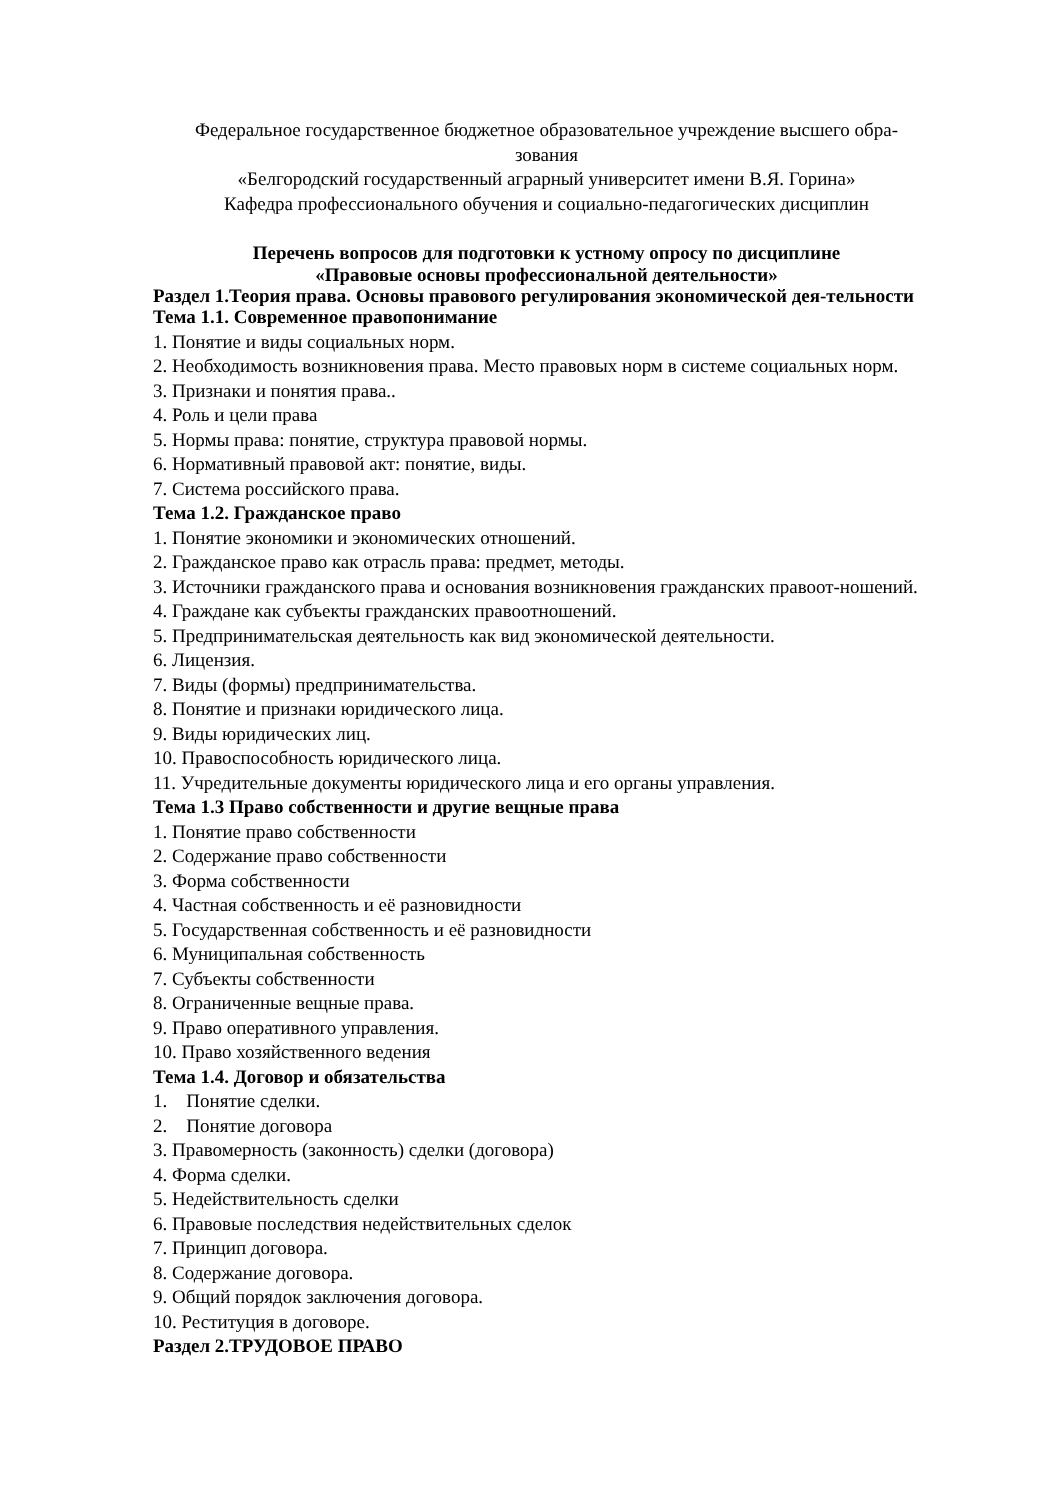Федеральное государственное бюджетное образовательное учреждение высшего обра-
зования
«Белгородский государственный аграрный университет имени В.Я. Горина»
Кафедра профессионального обучения и социально-педагогических дисциплин
Перечень вопросов для подготовки к устному опросу по дисциплине
«Правовые основы профессиональной деятельности»
Раздел 1.Теория права. Основы правового регулирования экономической дея-тельности
Тема 1.1. Современное правопонимание
1. Понятие и виды социальных норм.
2. Необходимость возникновения права. Место правовых норм в системе социальных норм.
3. Признаки и понятия права..
4. Роль и цели права
5. Нормы права: понятие, структура правовой нормы.
6. Нормативный правовой акт: понятие, виды.
7. Система российского права.
Тема 1.2. Гражданское право
1. Понятие экономики и экономических отношений.
2. Гражданское право как отрасль права: предмет, методы.
3. Источники гражданского права и основания возникновения гражданских правоот-ношений.
4. Граждане как субъекты гражданских правоотношений.
5. Предпринимательская деятельность как вид экономической деятельности.
6. Лицензия.
7. Виды (формы) предпринимательства.
8. Понятие и признаки юридического лица.
9. Виды юридических лиц.
10. Правоспособность юридического лица.
11. Учредительные документы юридического лица и его органы управления.
Тема 1.3 Право собственности и другие вещные права
1. Понятие право собственности
2. Содержание право собственности
3. Форма собственности
4. Частная собственность и её разновидности
5. Государственная собственность и её разновидности
6. Муниципальная собственность
7. Субъекты собственности
8. Ограниченные вещные права.
9. Право оперативного управления.
10. Право хозяйственного ведения
Тема 1.4. Договор и обязательства
1. Понятие сделки.
2. Понятие договора
3. Правомерность (законность) сделки (договора)
4. Форма сделки.
5. Недействительность сделки
6. Правовые последствия недействительных сделок
7. Принцип договора.
8. Содержание договора.
9. Общий порядок заключения договора.
10. Реституция в договоре.
Раздел 2.ТРУДОВОЕ ПРАВО